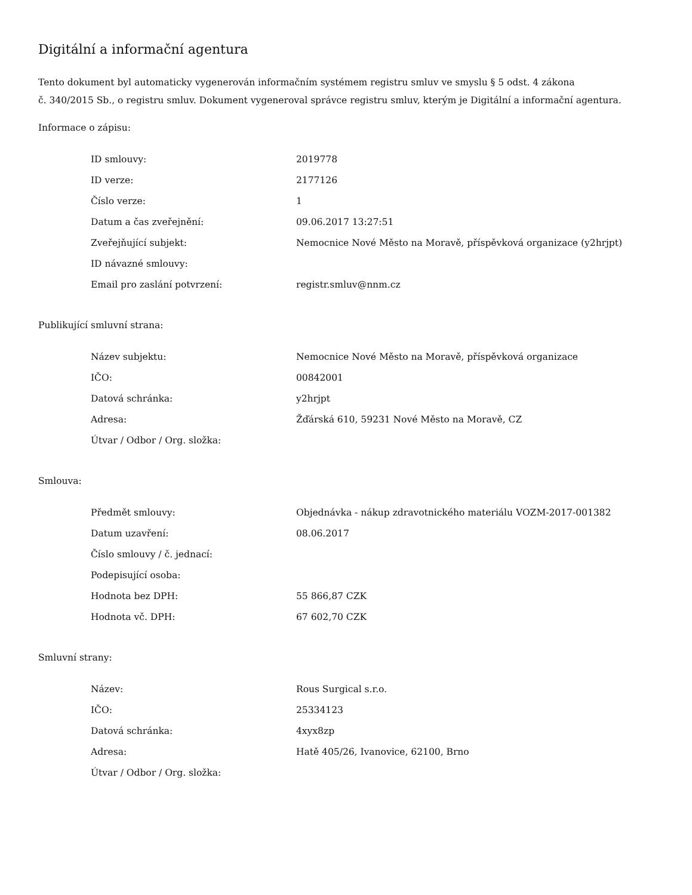Digitální a informační agentura
Tento dokument byl automaticky vygenerován informačním systémem registru smluv ve smyslu § 5 odst. 4 zákona
č. 340/2015 Sb., o registru smluv. Dokument vygeneroval správce registru smluv, kterým je Digitální a informační agentura.
Informace o zápisu:
| ID smlouvy: | 2019778 |
| ID verze: | 2177126 |
| Číslo verze: | 1 |
| Datum a čas zveřejnění: | 09.06.2017 13:27:51 |
| Zveřejňující subjekt: | Nemocnice Nové Město na Moravě, příspěvková organizace (y2hrjpt) |
| ID návazné smlouvy: | |
| Email pro zaslání potvrzení: | registr.smluv@nnm.cz |
Publikující smluvní strana:
| Název subjektu: | Nemocnice Nové Město na Moravě, příspěvková organizace |
| IČO: | 00842001 |
| Datová schránka: | y2hrjpt |
| Adresa: | Žďárská 610, 59231 Nové Město na Moravě, CZ |
| Útvar / Odbor / Org. složka: | |
Smlouva:
| Předmět smlouvy: | Objednávka - nákup zdravotnického materiálu VOZM-2017-001382 |
| Datum uzavření: | 08.06.2017 |
| Číslo smlouvy / č. jednací: | |
| Podepisující osoba: | |
| Hodnota bez DPH: | 55 866,87 CZK |
| Hodnota vč. DPH: | 67 602,70 CZK |
Smluvní strany:
| Název: | Rous Surgical s.r.o. |
| IČO: | 25334123 |
| Datová schránka: | 4xyx8zp |
| Adresa: | Hatě 405/26, Ivanovice, 62100, Brno |
| Útvar / Odbor / Org. složka: | |